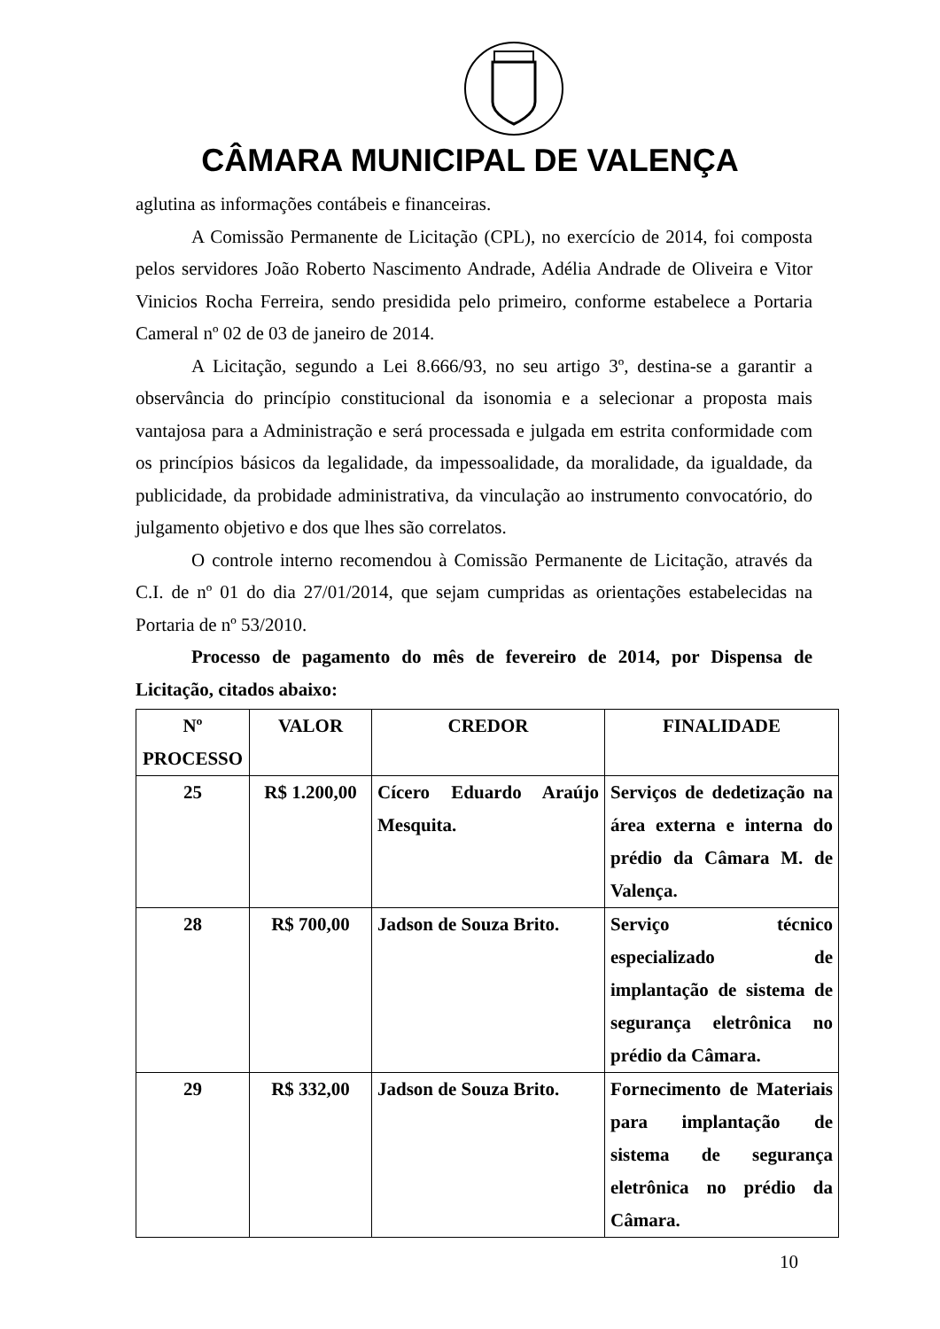CÂMARA MUNICIPAL DE VALENÇA
aglutina as informações contábeis e financeiras.
A Comissão Permanente de Licitação (CPL), no exercício de 2014, foi composta pelos servidores João Roberto Nascimento Andrade, Adélia Andrade de Oliveira e Vitor Vinicios Rocha Ferreira, sendo presidida pelo primeiro, conforme estabelece a Portaria Cameral nº 02 de 03 de janeiro de 2014.
A Licitação, segundo a Lei 8.666/93, no seu artigo 3º, destina-se a garantir a observância do princípio constitucional da isonomia e a selecionar a proposta mais vantajosa para a Administração e será processada e julgada em estrita conformidade com os princípios básicos da legalidade, da impessoalidade, da moralidade, da igualdade, da publicidade, da probidade administrativa, da vinculação ao instrumento convocatório, do julgamento objetivo e dos que lhes são correlatos.
O controle interno recomendou à Comissão Permanente de Licitação, através da C.I. de nº 01 do dia 27/01/2014, que sejam cumpridas as orientações estabelecidas na Portaria de nº 53/2010.
Processo de pagamento do mês de fevereiro de 2014, por Dispensa de Licitação, citados abaixo:
| Nº PROCESSO | VALOR | CREDOR | FINALIDADE |
| --- | --- | --- | --- |
| 25 | R$ 1.200,00 | Cícero Eduardo Araújo Mesquita. | Serviços de dedetização na área externa e interna do prédio da Câmara M. de Valença. |
| 28 | R$ 700,00 | Jadson de Souza Brito. | Serviço técnico especializado de implantação de sistema de segurança eletrônica no prédio da Câmara. |
| 29 | R$ 332,00 | Jadson de Souza Brito. | Fornecimento de Materiais para implantação de sistema de segurança eletrônica no prédio da Câmara. |
10